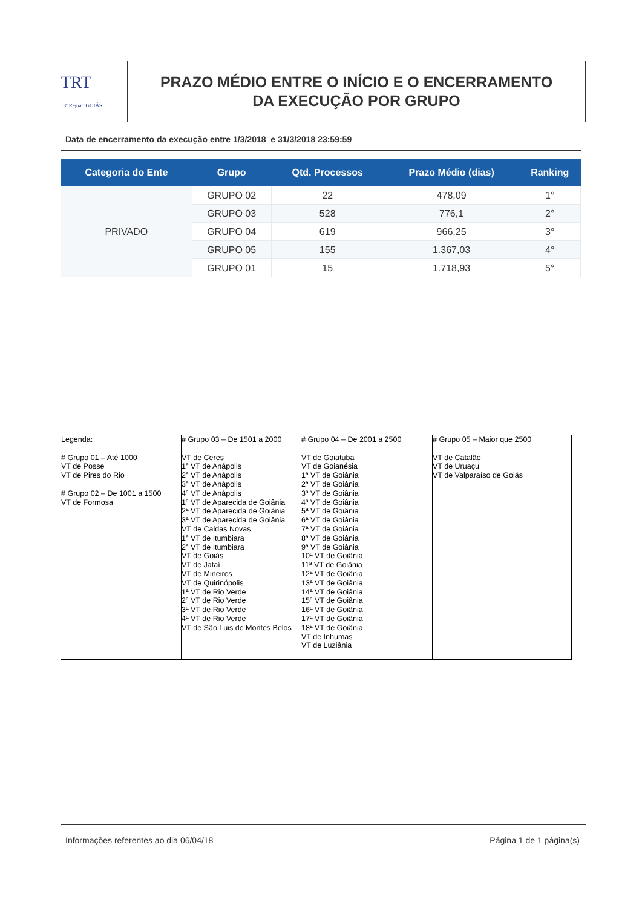TRT
18ª Região GOIÁS
PRAZO MÉDIO ENTRE O INÍCIO E O ENCERRAMENTO
DA EXECUÇÃO POR GRUPO
Data de encerramento da execução entre 1/3/2018 e 31/3/2018 23:59:59
| Categoria do Ente | Grupo | Qtd. Processos | Prazo Médio (dias) | Ranking |
| --- | --- | --- | --- | --- |
| PRIVADO | GRUPO 02 | 22 | 478,09 | 1° |
| | GRUPO 03 | 528 | 776,1 | 2° |
| | GRUPO 04 | 619 | 966,25 | 3° |
| | GRUPO 05 | 155 | 1.367,03 | 4° |
| | GRUPO 01 | 15 | 1.718,93 | 5° |
| Legenda: # Grupo 01 – Até 1000 VT de Posse VT de Pires do Rio # Grupo 02 – De 1001 a 1500 VT de Formosa | # Grupo 03 – De 1501 a 2000 VT de Ceres 1ª VT de Anápolis 2ª VT de Anápolis 3ª VT de Anápolis 4ª VT de Anápolis 1ª VT de Aparecida de Goiânia 2ª VT de Aparecida de Goiânia 3ª VT de Aparecida de Goiânia VT de Caldas Novas 1ª VT de Itumbiara 2ª VT de Itumbiara VT de Goiás VT de Jataí VT de Mineiros VT de Quirinópolis 1ª VT de Rio Verde 2ª VT de Rio Verde 3ª VT de Rio Verde 4ª VT de Rio Verde VT de São Luis de Montes Belos | # Grupo 04 – De 2001 a 2500 VT de Goiatuba VT de Goianésia 1ª VT de Goiânia 2ª VT de Goiânia 3ª VT de Goiânia 4ª VT de Goiânia 5ª VT de Goiânia 6ª VT de Goiânia 7ª VT de Goiânia 8ª VT de Goiânia 9ª VT de Goiânia 10ª VT de Goiânia 11ª VT de Goiânia 12ª VT de Goiânia 13ª VT de Goiânia 14ª VT de Goiânia 15ª VT de Goiânia 16ª VT de Goiânia 17ª VT de Goiânia 18ª VT de Goiânia VT de Inhumas VT de Luziânia | # Grupo 05 – Maior que 2500 VT de Catalão VT de Uruaçu VT de Valparaíso de Goiás |
Informações referentes ao dia 06/04/18 Página 1 de 1 página(s)